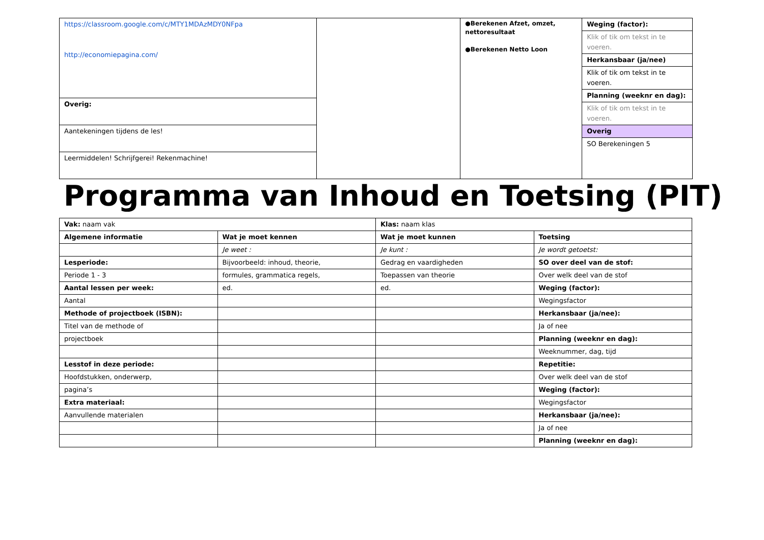| https://classroom.google.com/c/MTY1MDAzMDY0NFpa http://economiepagina.com/ | | ●Berekenen Afzet, omzet, nettoresultaat ●Berekenen Netto Loon | / Weging (factor): / / Klik of tik om tekst in te voeren. / / Herkansbaar (ja/nee) / / Klik of tik om tekst in te voeren. / / Planning (weeknr en dag): / / Klik of tik om tekst in te voeren. / / Overig / / SO Berekeningen 5 / |
| Overig: | | | |
| Aantekeningen tijdens de les! | | | |
| Leermiddelen! Schrijfgerei! Rekenmachine! | | | |
Programma van Inhoud en Toetsing (PIT)
| Vak: naam vak | | Klas: naam klas | |
| Algemene informatie | Wat je moet kennen | Wat je moet kunnen | Toetsing |
| | Je weet : | Je kunt : | Je wordt getoetst: |
| Lesperiode: | Bijvoorbeeld: inhoud, theorie, | Gedrag en vaardigheden | SO over deel van de stof: |
| Periode 1 - 3 | formules, grammatica regels, | Toepassen van theorie | Over welk deel van de stof |
| Aantal lessen per week: | ed. | ed. | Weging (factor): |
| Aantal | | | Wegingsfactor |
| Methode of projectboek (ISBN): | | | Herkansbaar (ja/nee): |
| Titel van de methode of | | | Ja of nee |
| projectboek | | | Planning (weeknr en dag): |
| | | | Weeknummer, dag, tijd |
| Lesstof in deze periode: | | | Repetitie: |
| Hoofdstukken, onderwerp, | | | Over welk deel van de stof |
| pagina’s | | | Weging (factor): |
| Extra materiaal: | | | Wegingsfactor |
| Aanvullende materialen | | | Herkansbaar (ja/nee): |
| | | | Ja of nee |
| | | | Planning (weeknr en dag): |